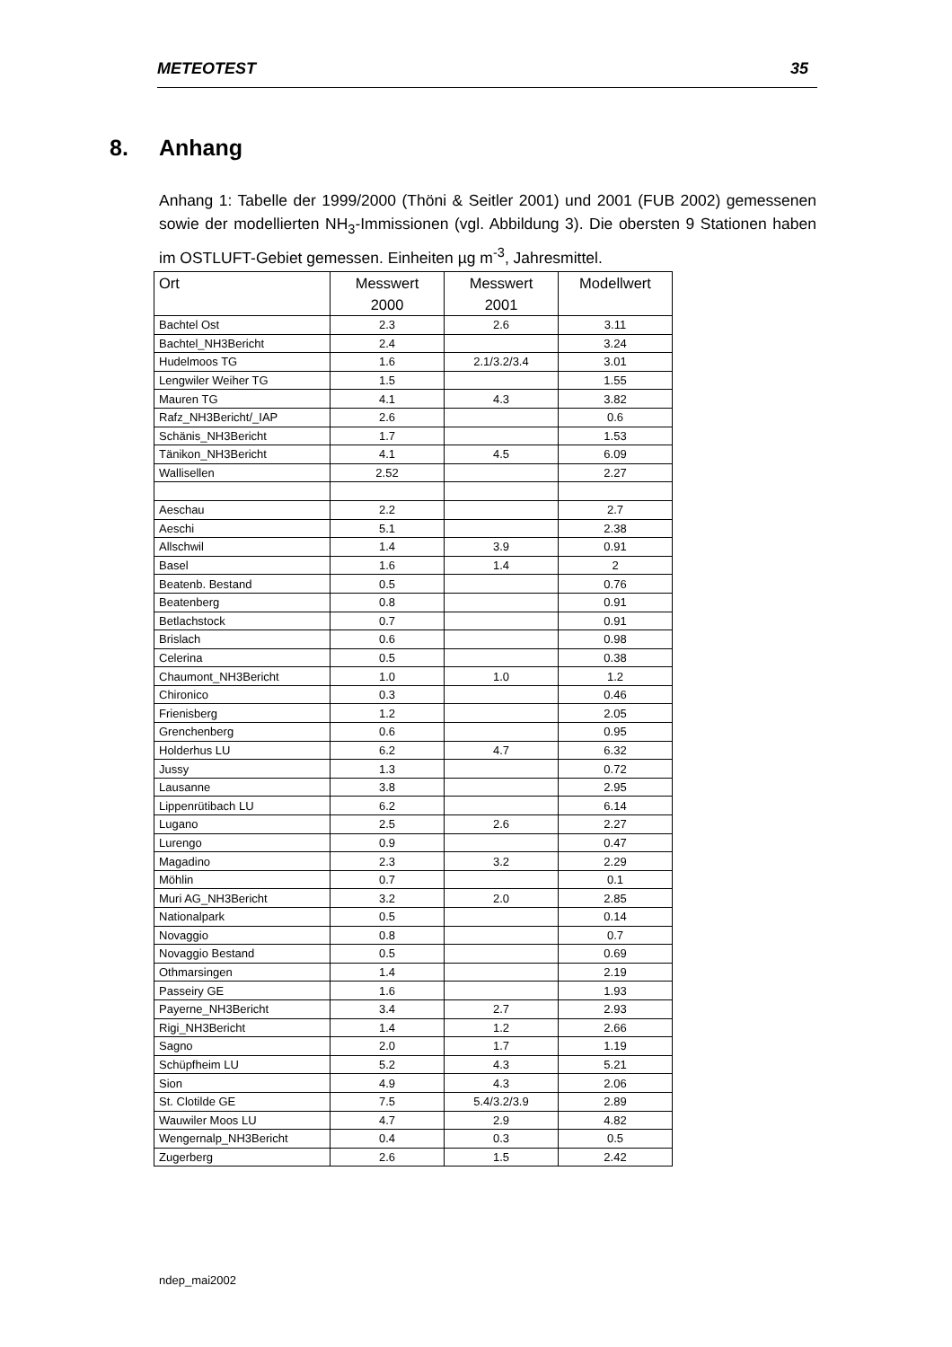METEOTEST 35
8. Anhang
Anhang 1: Tabelle der 1999/2000 (Thöni & Seitler 2001) und 2001 (FUB 2002) gemessenen sowie der modellierten NH<sub>3</sub>-Immissionen (vgl. Abbildung 3). Die obersten 9 Stationen haben im OSTLUFT-Gebiet gemessen. Einheiten µg m<sup>-3</sup>, Jahresmittel.
| Ort | Messwert 2000 | Messwert 2001 | Modellwert |
| --- | --- | --- | --- |
| Bachtel Ost | 2.3 | 2.6 | 3.11 |
| Bachtel_NH3Bericht | 2.4 | | 3.24 |
| Hudelmoos TG | 1.6 | 2.1/3.2/3.4 | 3.01 |
| Lengwiler Weiher TG | 1.5 | | 1.55 |
| Mauren TG | 4.1 | 4.3 | 3.82 |
| Rafz_NH3Bericht/_IAP | 2.6 | | 0.6 |
| Schänis_NH3Bericht | 1.7 | | 1.53 |
| Tänikon_NH3Bericht | 4.1 | 4.5 | 6.09 |
| Wallisellen | 2.52 | | 2.27 |
| Aeschau | 2.2 | | 2.7 |
| Aeschi | 5.1 | | 2.38 |
| Allschwil | 1.4 | 3.9 | 0.91 |
| Basel | 1.6 | 1.4 | 2 |
| Beatenb. Bestand | 0.5 | | 0.76 |
| Beatenberg | 0.8 | | 0.91 |
| Betlachstock | 0.7 | | 0.91 |
| Brislach | 0.6 | | 0.98 |
| Celerina | 0.5 | | 0.38 |
| Chaumont_NH3Bericht | 1.0 | 1.0 | 1.2 |
| Chironico | 0.3 | | 0.46 |
| Frienisberg | 1.2 | | 2.05 |
| Grenchenberg | 0.6 | | 0.95 |
| Holderhus LU | 6.2 | 4.7 | 6.32 |
| Jussy | 1.3 | | 0.72 |
| Lausanne | 3.8 | | 2.95 |
| Lippenrütibach LU | 6.2 | | 6.14 |
| Lugano | 2.5 | 2.6 | 2.27 |
| Lurengo | 0.9 | | 0.47 |
| Magadino | 2.3 | 3.2 | 2.29 |
| Möhlin | 0.7 | | 0.1 |
| Muri AG_NH3Bericht | 3.2 | 2.0 | 2.85 |
| Nationalpark | 0.5 | | 0.14 |
| Novaggio | 0.8 | | 0.7 |
| Novaggio Bestand | 0.5 | | 0.69 |
| Othmarsingen | 1.4 | | 2.19 |
| Passeiry GE | 1.6 | | 1.93 |
| Payerne_NH3Bericht | 3.4 | 2.7 | 2.93 |
| Rigi_NH3Bericht | 1.4 | 1.2 | 2.66 |
| Sagno | 2.0 | 1.7 | 1.19 |
| Schüpfheim LU | 5.2 | 4.3 | 5.21 |
| Sion | 4.9 | 4.3 | 2.06 |
| St. Clotilde GE | 7.5 | 5.4/3.2/3.9 | 2.89 |
| Wauwiler Moos LU | 4.7 | 2.9 | 4.82 |
| Wengernalp_NH3Bericht | 0.4 | 0.3 | 0.5 |
| Zugerberg | 2.6 | 1.5 | 2.42 |
ndep_mai2002